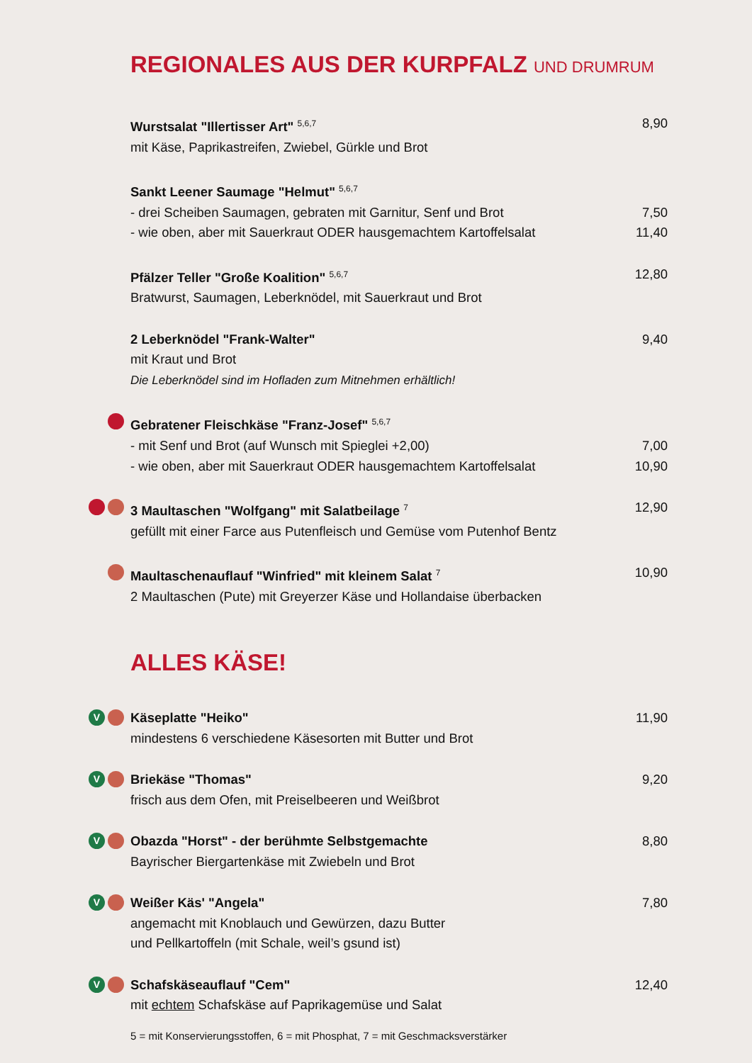REGIONALES AUS DER KURPFALZ UND DRUMRUM
Wurstsalat "Illertisser Art" <sup>5,6,7</sup> 8,90
mit Käse, Paprikastreifen, Zwiebel, Gürkle und Brot
Sankt Leener Saumage "Helmut" <sup>5,6,7</sup>
- drei Scheiben Saumagen, gebraten mit Garnitur, Senf und Brot 7,50
- wie oben, aber mit Sauerkraut ODER hausgemachtem Kartoffelsalat 11,40
Pfälzer Teller "Große Koalition" <sup>5,6,7</sup> 12,80
Bratwurst, Saumagen, Leberknödel, mit Sauerkraut und Brot
2 Leberknödel "Frank-Walter" 9,40
mit Kraut und Brot
Die Leberknödel sind im Hofladen zum Mitnehmen erhältlich!
Gebratener Fleischkäse "Franz-Josef" <sup>5,6,7</sup>
- mit Senf und Brot (auf Wunsch mit Spieglei +2,00) 7,00
- wie oben, aber mit Sauerkraut ODER hausgemachtem Kartoffelsalat 10,90
3 Maultaschen "Wolfgang" mit Salatbeilage <sup>7</sup> 12,90
gefüllt mit einer Farce aus Putenfleisch und Gemüse vom Putenhof Bentz
Maultaschenauflauf "Winfried" mit kleinem Salat <sup>7</sup> 10,90
2 Maultaschen (Pute) mit Greyerzer Käse und Hollandaise überbacken
ALLES KÄSE!
V
Käseplatte "Heiko" 11,90
mindestens 6 verschiedene Käsesorten mit Butter und Brot
V
Briekäse "Thomas" 9,20
frisch aus dem Ofen, mit Preiselbeeren und Weißbrot
V
Obazda "Horst" - der berühmte Selbstgemachte 8,80
Bayrischer Biergartenkäse mit Zwiebeln und Brot
V
Weißer Käs' "Angela" 7,80
angemacht mit Knoblauch und Gewürzen, dazu Butter
und Pellkartoffeln (mit Schale, weil’s gsund ist)
V
Schafskäseauflauf "Cem" 12,40
mit echtem Schafskäse auf Paprikagemüse und Salat
5 = mit Konservierungsstoffen, 6 = mit Phosphat, 7 = mit Geschmacksverstärker